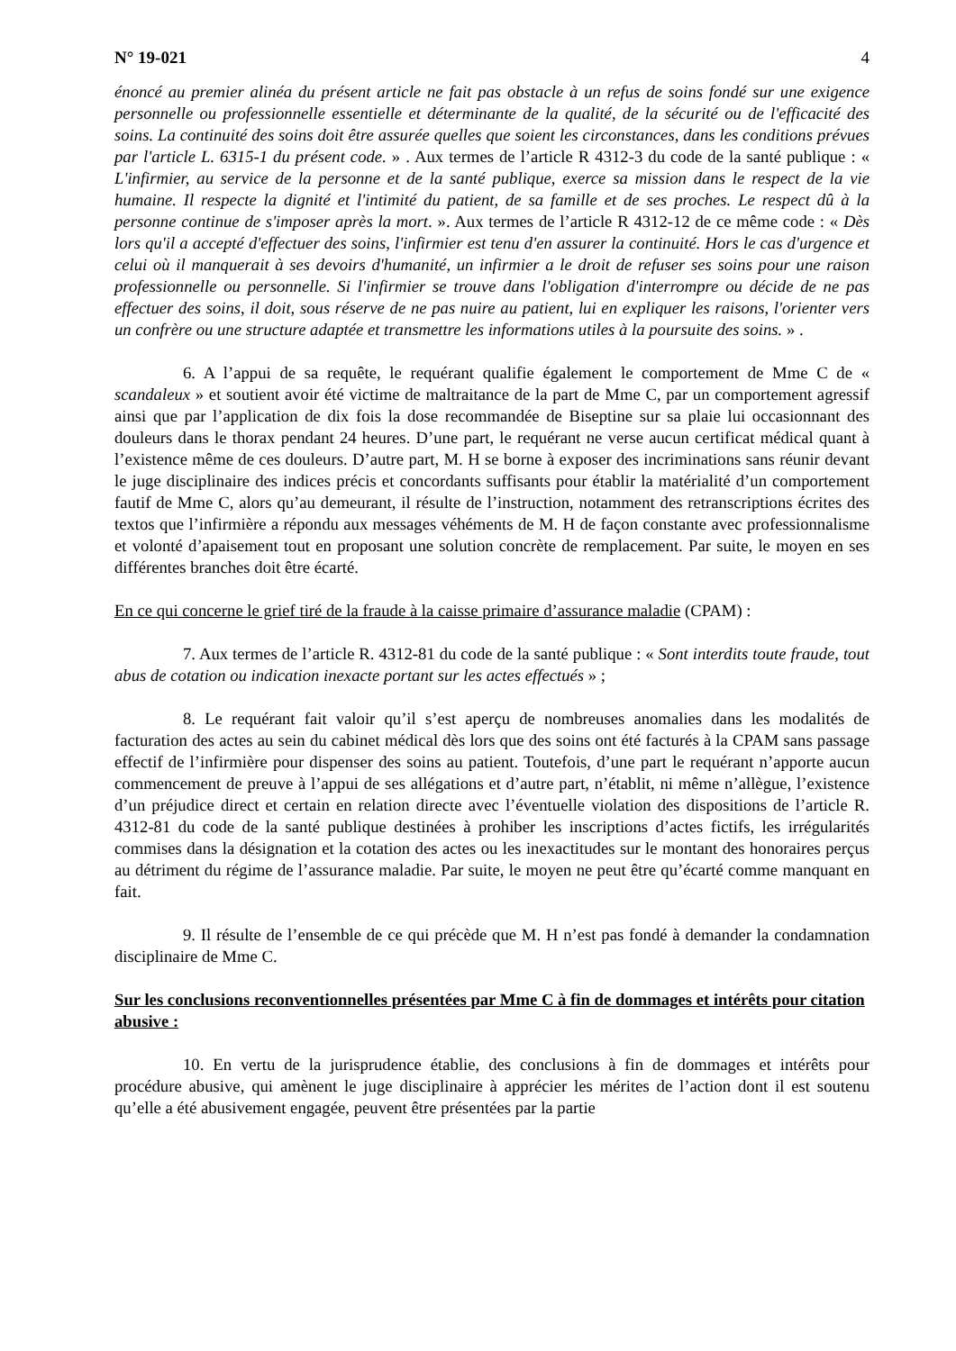N° 19-021 4
énoncé au premier alinéa du présent article ne fait pas obstacle à un refus de soins fondé sur une exigence personnelle ou professionnelle essentielle et déterminante de la qualité, de la sécurité ou de l'efficacité des soins. La continuité des soins doit être assurée quelles que soient les circonstances, dans les conditions prévues par l'article L. 6315-1 du présent code. » . Aux termes de l’article R 4312-3 du code de la santé publique : « L'infirmier, au service de la personne et de la santé publique, exerce sa mission dans le respect de la vie humaine. Il respecte la dignité et l'intimité du patient, de sa famille et de ses proches. Le respect dû à la personne continue de s'imposer après la mort. ». Aux termes de l’article R 4312-12 de ce même code : « Dès lors qu'il a accepté d'effectuer des soins, l'infirmier est tenu d'en assurer la continuité. Hors le cas d'urgence et celui où il manquerait à ses devoirs d'humanité, un infirmier a le droit de refuser ses soins pour une raison professionnelle ou personnelle. Si l'infirmier se trouve dans l'obligation d'interrompre ou décide de ne pas effectuer des soins, il doit, sous réserve de ne pas nuire au patient, lui en expliquer les raisons, l'orienter vers un confrère ou une structure adaptée et transmettre les informations utiles à la poursuite des soins. » .
6. A l’appui de sa requête, le requérant qualifie également le comportement de Mme C de « scandaleux » et soutient avoir été victime de maltraitance de la part de Mme C, par un comportement agressif ainsi que par l’application de dix fois la dose recommandée de Biseptine sur sa plaie lui occasionnant des douleurs dans le thorax pendant 24 heures. D’une part, le requérant ne verse aucun certificat médical quant à l’existence même de ces douleurs. D’autre part, M. H se borne à exposer des incriminations sans réunir devant le juge disciplinaire des indices précis et concordants suffisants pour établir la matérialité d’un comportement fautif de Mme C, alors qu’au demeurant, il résulte de l’instruction, notamment des retranscriptions écrites des textos que l’infirmière a répondu aux messages véhéments de M. H de façon constante avec professionnalisme et volonté d’apaisement tout en proposant une solution concrète de remplacement. Par suite, le moyen en ses différentes branches doit être écarté.
En ce qui concerne le grief tiré de la fraude à la caisse primaire d’assurance maladie (CPAM) :
7. Aux termes de l’article R. 4312-81 du code de la santé publique : « Sont interdits toute fraude, tout abus de cotation ou indication inexacte portant sur les actes effectués » ;
8. Le requérant fait valoir qu’il s’est aperçu de nombreuses anomalies dans les modalités de facturation des actes au sein du cabinet médical dès lors que des soins ont été facturés à la CPAM sans passage effectif de l’infirmière pour dispenser des soins au patient. Toutefois, d’une part le requérant n’apporte aucun commencement de preuve à l’appui de ses allégations et d’autre part, n’établit, ni même n’allègue, l’existence d’un préjudice direct et certain en relation directe avec l’éventuelle violation des dispositions de l’article R. 4312-81 du code de la santé publique destinées à prohiber les inscriptions d’actes fictifs, les irrégularités commises dans la désignation et la cotation des actes ou les inexactitudes sur le montant des honoraires perçus au détriment du régime de l’assurance maladie. Par suite, le moyen ne peut être qu’écarté comme manquant en fait.
9. Il résulte de l’ensemble de ce qui précède que M. H n’est pas fondé à demander la condamnation disciplinaire de Mme C.
Sur les conclusions reconventionnelles présentées par Mme C à fin de dommages et intérêts pour citation abusive :
10. En vertu de la jurisprudence établie, des conclusions à fin de dommages et intérêts pour procédure abusive, qui amènent le juge disciplinaire à apprécier les mérites de l’action dont il est soutenu qu’elle a été abusivement engagée, peuvent être présentées par la partie